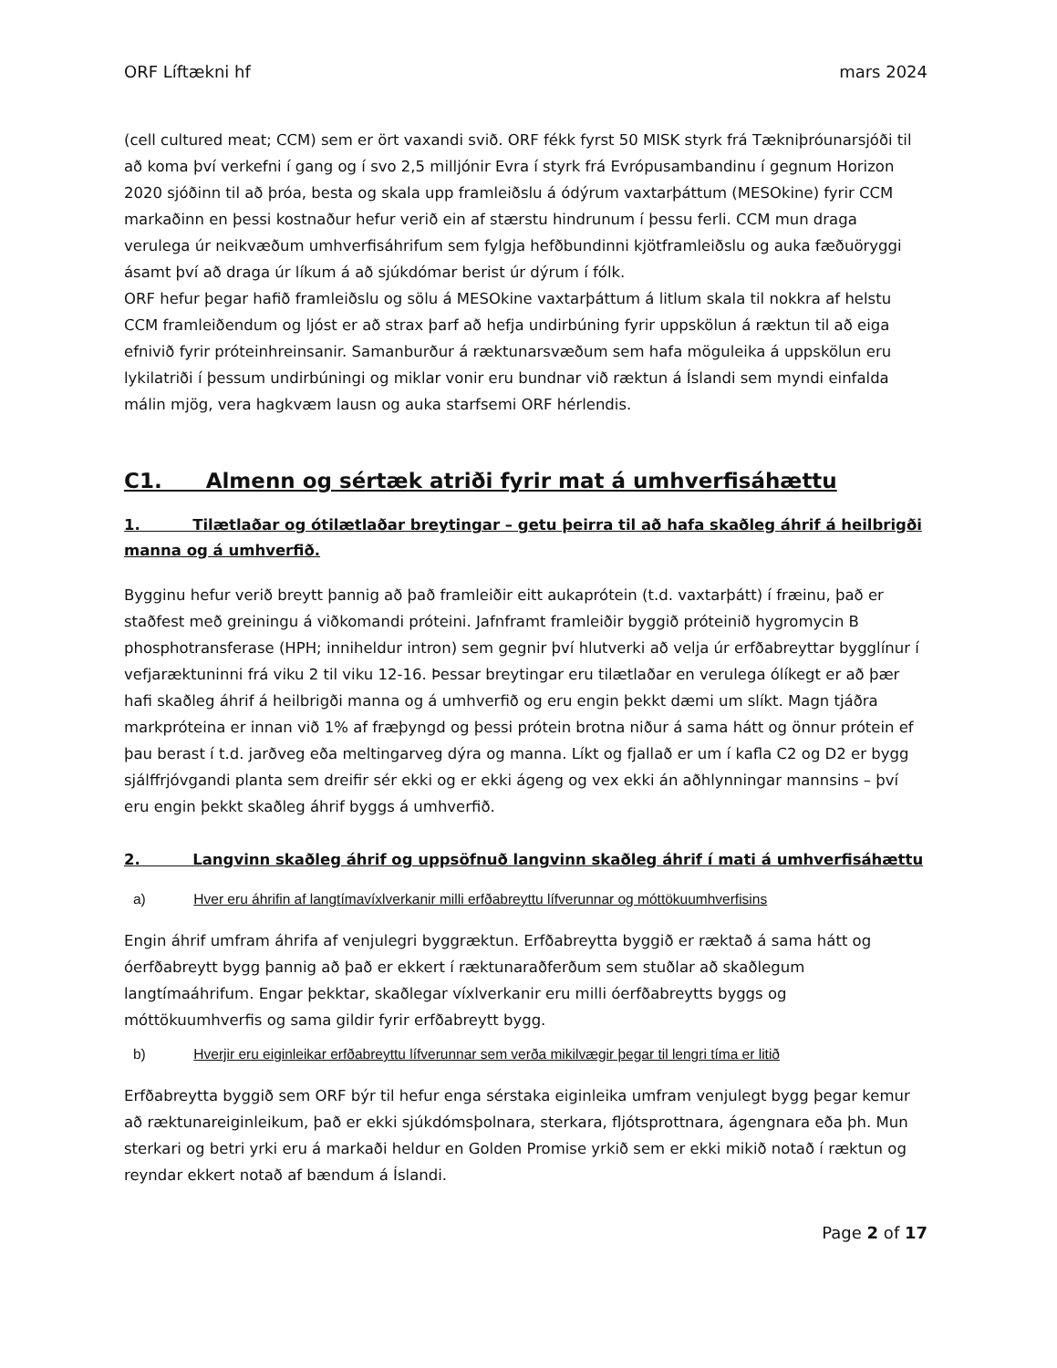ORF Líftækni hf mars 2024
(cell cultured meat; CCM) sem er ört vaxandi svið. ORF fékk fyrst 50 MISK styrk frá Tækniþróunarsjóði til að koma því verkefni í gang og í svo 2,5 milljónir Evra í styrk frá Evrópusambandinu í gegnum Horizon 2020 sjóðinn til að þróa, besta og skala upp framleiðslu á ódýrum vaxtarþáttum (MESOkine) fyrir CCM markaðinn en þessi kostnaður hefur verið ein af stærstu hindrunum í þessu ferli. CCM mun draga verulega úr neikvæðum umhverfisáhrifum sem fylgja hefðbundinni kjötframleiðslu og auka fæðuöryggi ásamt því að draga úr líkum á að sjúkdómar berist úr dýrum í fólk.
ORF hefur þegar hafið framleiðslu og sölu á MESOkine vaxtarþáttum á litlum skala til nokkra af helstu CCM framleiðendum og ljóst er að strax þarf að hefja undirbúning fyrir uppskölun á ræktun til að eiga efnivið fyrir próteinhreinsanir. Samanburður á ræktunarsvæðum sem hafa möguleika á uppskölun eru lykilatriði í þessum undirbúningi og miklar vonir eru bundnar við ræktun á Íslandi sem myndi einfalda málin mjög, vera hagkvæm lausn og auka starfsemi ORF hérlendis.
C1. Almenn og sértæk atriði fyrir mat á umhverfisáhættu
1. Tilætlaðar og ótilætlaðar breytingar – getu þeirra til að hafa skaðleg áhrif á heilbrigði manna og á umhverfið.
Bygginu hefur verið breytt þannig að það framleiðir eitt aukaprótein (t.d. vaxtarþátt) í fræinu, það er staðfest með greiningu á viðkomandi próteini. Jafnframt framleiðir byggið próteinið hygromycin B phosphotransferase (HPH; inniheldur intron) sem gegnir því hlutverki að velja úr erfðabreyttar bygglínur í vefjaræktuninni frá viku 2 til viku 12-16. Þessar breytingar eru tilætlaðar en verulega ólíkegt er að þær hafi skaðleg áhrif á heilbrigði manna og á umhverfið og eru engin þekkt dæmi um slíkt. Magn tjáðra markpróteina er innan við 1% af fræþyngd og þessi prótein brotna niður á sama hátt og önnur prótein ef þau berast í t.d. jarðveg eða meltingarveg dýra og manna. Líkt og fjallað er um í kafla C2 og D2 er bygg sjálffrjóvgandi planta sem dreifir sér ekki og er ekki ágeng og vex ekki án aðhlynningar mannsins – því eru engin þekkt skaðleg áhrif byggs á umhverfið.
2. Langvinn skaðleg áhrif og uppsöfnuð langvinn skaðleg áhrif í mati á umhverfisáhættu
a) Hver eru áhrifin af langtímavíxlverkanir milli erfðabreyttu lífverunnar og móttökuumhverfisins
Engin áhrif umfram áhrifa af venjulegri byggræktun. Erfðabreytta byggið er ræktað á sama hátt og óerfðabreytt bygg þannig að það er ekkert í ræktunaraðferðum sem stuðlar að skaðlegum langtímaáhrifum. Engar þekktar, skaðlegar víxlverkanir eru milli óerfðabreytts byggs og móttökuumhverfis og sama gildir fyrir erfðabreytt bygg.
b) Hverjir eru eiginleikar erfðabreyttu lífverunnar sem verða mikilvægir þegar til lengri tíma er litið
Erfðabreytta byggið sem ORF býr til hefur enga sérstaka eiginleika umfram venjulegt bygg þegar kemur að ræktunareiginleikum, það er ekki sjúkdómsþolnara, sterkara, fljótsprottnara, ágengnara eða þh. Mun sterkari og betri yrki eru á markaði heldur en Golden Promise yrkið sem er ekki mikið notað í ræktun og reyndar ekkert notað af bændum á Íslandi.
Page 2 of 17